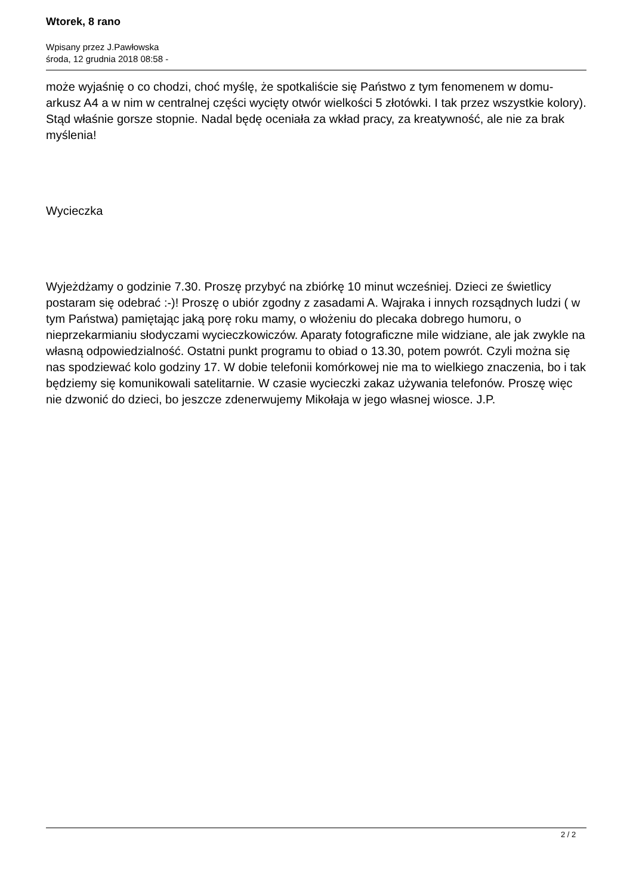Wtorek, 8 rano
Wpisany przez J.Pawłowska
środa, 12 grudnia 2018 08:58 -
może wyjaśnię o co chodzi, choć myślę, że spotkaliście się Państwo z tym fenomenem w domu- arkusz A4 a w nim w centralnej części wycięty otwór wielkości 5 złotówki. I tak przez wszystkie kolory). Stąd właśnie gorsze stopnie. Nadal będę oceniała za wkład pracy, za kreatywność, ale nie za brak myślenia!
Wycieczka
Wyjeżdżamy o godzinie 7.30. Proszę przybyć na zbiórkę 10 minut wcześniej. Dzieci ze świetlicy postaram się odebrać :-)! Proszę o ubiór zgodny z zasadami A. Wajraka i innych rozsądnych ludzi ( w tym Państwa) pamiętając jaką porę roku mamy, o włożeniu do plecaka dobrego humoru, o nieprzekarmianiu słodyczami wycieczkowiczów. Aparaty fotograficzne mile widziane, ale jak zwykle na własną odpowiedzialność. Ostatni punkt programu to obiad o 13.30, potem powrót. Czyli można się nas spodziewać kolo godziny 17. W dobie telefonii komórkowej nie ma to wielkiego znaczenia, bo i tak będziemy się komunikowali satelitarnie. W czasie wycieczki zakaz używania telefonów. Proszę więc nie dzwonić do dzieci, bo jeszcze zdenerwujemy Mikołaja w jego własnej wiosce. J.P.
2 / 2